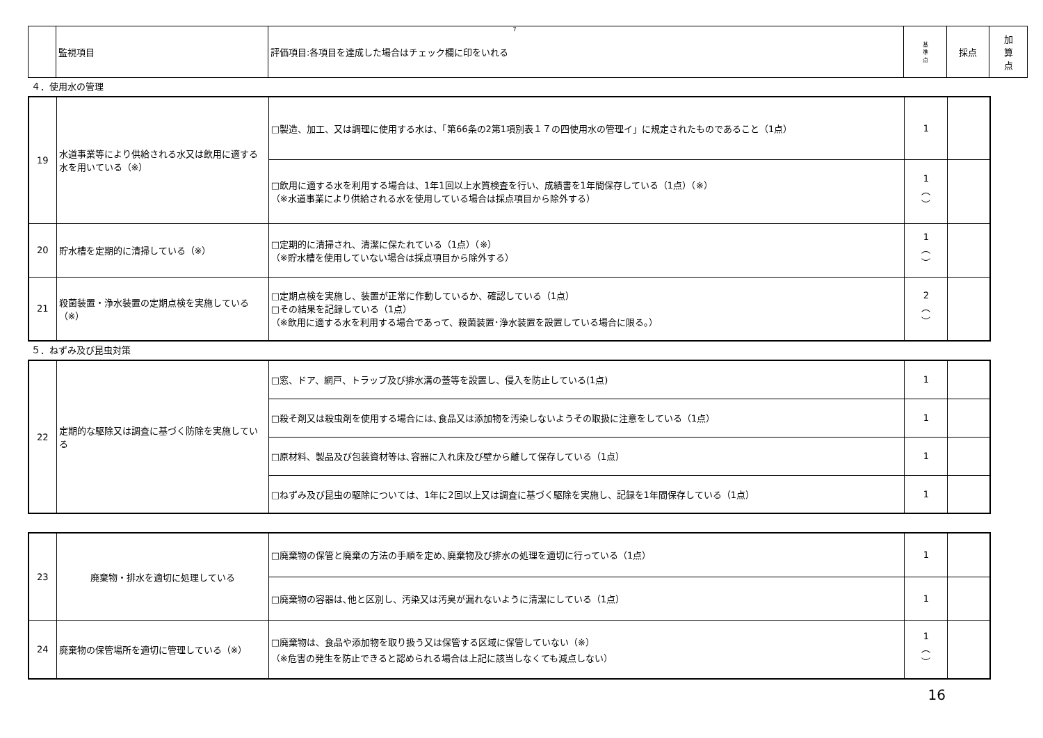7
| | 監視項目 | 評価項目:各項目を達成した場合はチェック欄に印をいれる | 基 準 点 | 採点 | 加 算 点 |
４．使用水の管理
| 19 | 水道事業等により供給される水又は飲用に適する水を用いている（※） | □製造、加工、又は調理に使用する水は、「第66条の2第1項別表１７の四使用水の管理イ」に規定されたものであること（1点） | 1 | |
| | | □飲用に適する水を利用する場合は、1年1回以上水質検査を行い、成績書を1年間保存している（1点）（※） （※水道事業により供給される水を使用している場合は採点項目から除外する） | 1 ︵ ︶ | |
| 20 | 貯水槽を定期的に清掃している（※） | □定期的に清掃され、清潔に保たれている（1点）（※） （※貯水槽を使用していない場合は採点項目から除外する） | 1 ︵ ︶ | |
| 21 | 殺菌装置・浄水装置の定期点検を実施している（※） | □定期点検を実施し、装置が正常に作動しているか、確認している（1点） □その結果を記録している（1点） （※飲用に適する水を利用する場合であって、殺菌装置･浄水装置を設置している場合に限る。） | 2 ︵ ︶ | |
５．ねずみ及び昆虫対策
| 22 | 定期的な駆除又は調査に基づく防除を実施している | □窓、ドア、網戸、トラップ及び排水溝の蓋等を設置し、侵入を防止している(1点) | 1 | |
| | | □殺そ剤又は殺虫剤を使用する場合には､食品又は添加物を汚染しないようその取扱に注意をしている（1点） | 1 | |
| | | □原材料、製品及び包装資材等は､容器に入れ床及び壁から離して保存している（1点） | 1 | |
| | | □ねずみ及び昆虫の駆除については、1年に2回以上又は調査に基づく駆除を実施し、記録を1年間保存している（1点） | 1 | |
| 23 | 廃棄物・排水を適切に処理している | □廃棄物の保管と廃棄の方法の手順を定め､廃棄物及び排水の処理を適切に行っている（1点） | 1 | |
| | | □廃棄物の容器は､他と区別し、汚染又は汚臭が漏れないように清潔にしている（1点） | 1 | |
| 24 | 廃棄物の保管場所を適切に管理している（※） | □廃棄物は、食品や添加物を取り扱う又は保管する区域に保管していない（※） （※危害の発生を防止できると認められる場合は上記に該当しなくても減点しない） | 1 ︵ ︶ | |
16